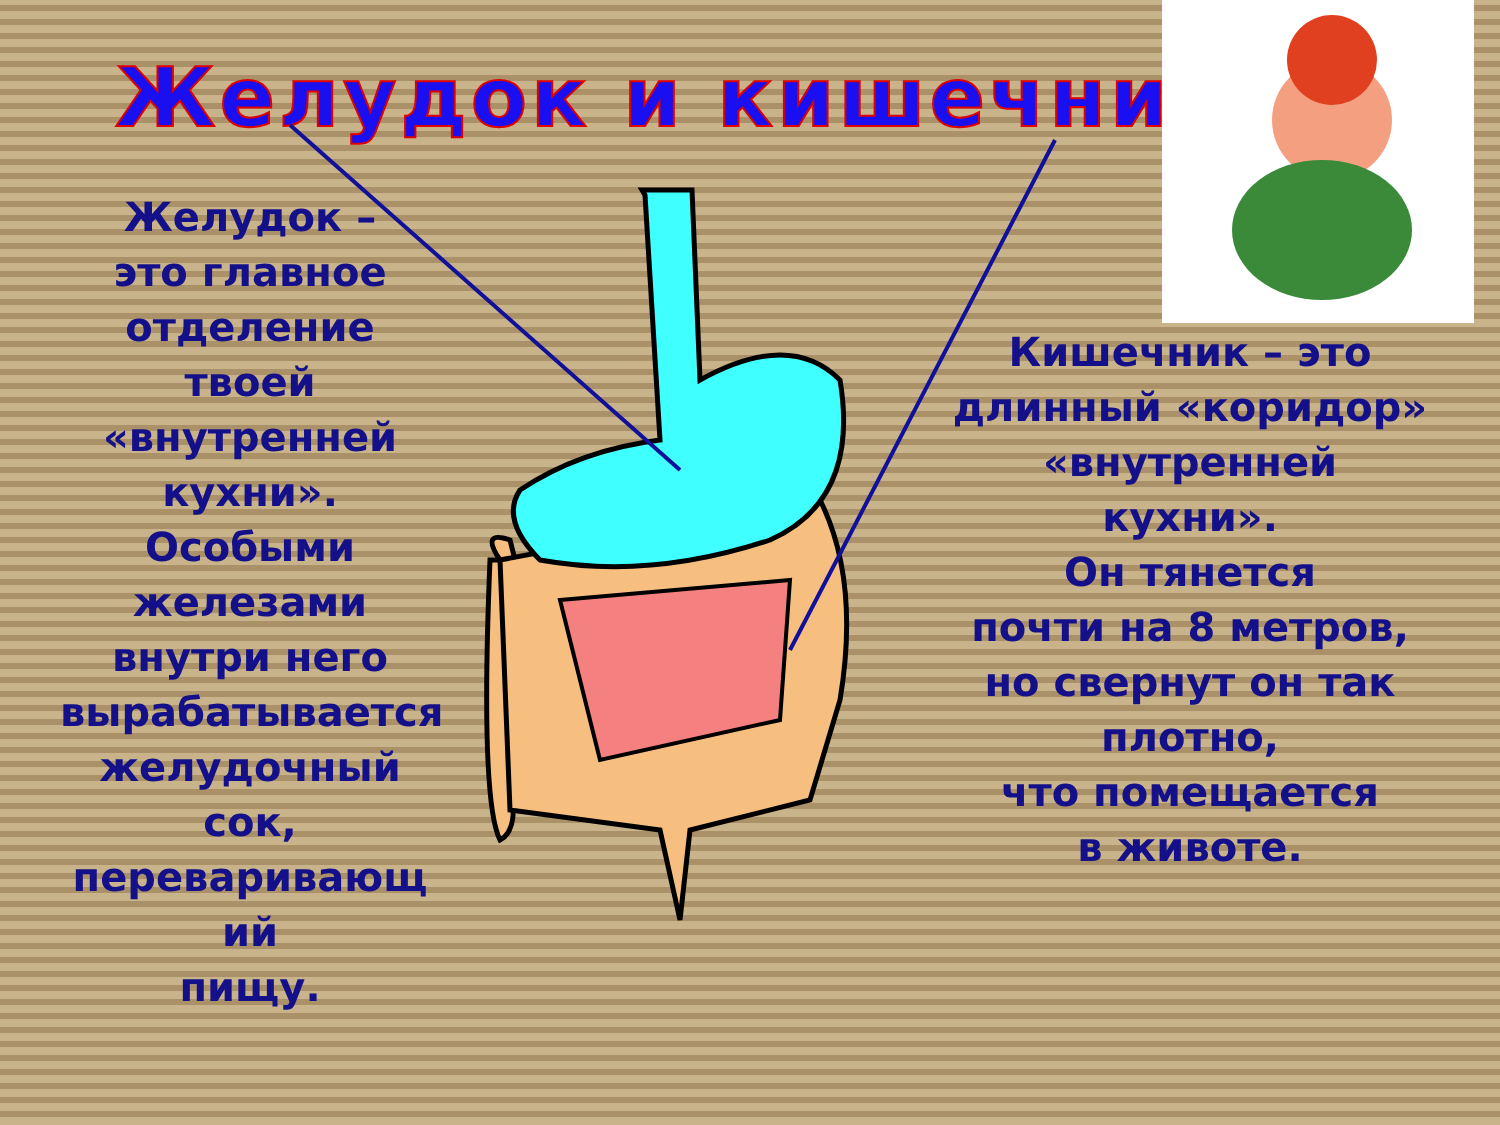Желудок и кишечник
Желудок –
это главное
отделение
твоей
«внутренней
кухни».
Особыми
железами
внутри него
вырабатывается
желудочный
сок,
переваривающ
ий
пищу.
Кишечник – это
длинный «коридор»
«внутренней
кухни».
Он тянется
почти на 8 метров,
но свернут он так
плотно,
что помещается
в животе.